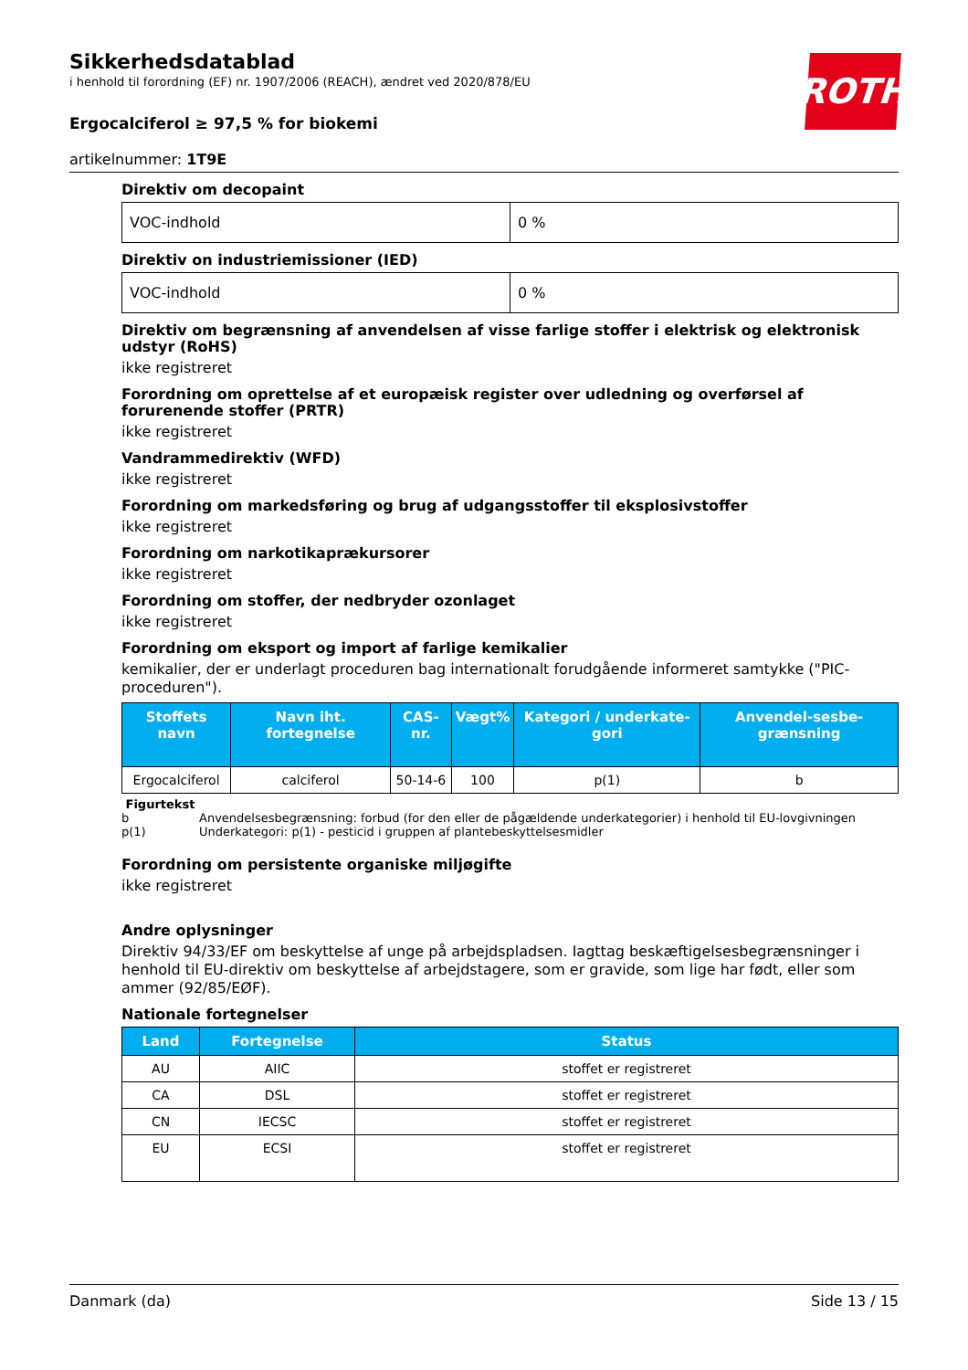Sikkerhedsdatablad
i henhold til forordning (EF) nr. 1907/2006 (REACH), ændret ved 2020/878/EU
ROTH
Ergocalciferol ≥ 97,5 % for biokemi
artikelnummer: 1T9E
Direktiv om decopaint
| VOC-indhold | 0 % |
Direktiv on industriemissioner (IED)
| VOC-indhold | 0 % |
Direktiv om begrænsning af anvendelsen af visse farlige stoffer i elektrisk og elektronisk udstyr (RoHS)
ikke registreret
Forordning om oprettelse af et europæisk register over udledning og overførsel af forurenende stoffer (PRTR)
ikke registreret
Vandrammedirektiv (WFD)
ikke registreret
Forordning om markedsføring og brug af udgangsstoffer til eksplosivstoffer
ikke registreret
Forordning om narkotikaprækursorer
ikke registreret
Forordning om stoffer, der nedbryder ozonlaget
ikke registreret
Forordning om eksport og import af farlige kemikalier
kemikalier, der er underlagt proceduren bag internationalt forudgående informeret samtykke ("PIC-proceduren").
| Stoffets navn | Navn iht. fortegnelse | CAS-nr. | Vægt% | Kategori / underkate-gori | Anvendel-sesbe-grænsning |
| --- | --- | --- | --- | --- | --- |
| Ergocalciferol | calciferol | 50-14-6 | 100 | p(1) | b |
Figurtekst
b Anvendelsesbegrænsning: forbud (for den eller de pågældende underkategorier) i henhold til EU-lovgivningen
p(1) Underkategori: p(1) - pesticid i gruppen af plantebeskyttelsesmidler
Forordning om persistente organiske miljøgifte
ikke registreret
Andre oplysninger
Direktiv 94/33/EF om beskyttelse af unge på arbejdspladsen. Iagttag beskæftigelsesbegrænsninger i henhold til EU-direktiv om beskyttelse af arbejdstagere, som er gravide, som lige har født, eller som ammer (92/85/EØF).
Nationale fortegnelser
| Land | Fortegnelse | Status |
| --- | --- | --- |
| AU | AIIC | stoffet er registreret |
| CA | DSL | stoffet er registreret |
| CN | IECSC | stoffet er registreret |
| EU | ECSI | stoffet er registreret |
Danmark (da) Side 13 / 15